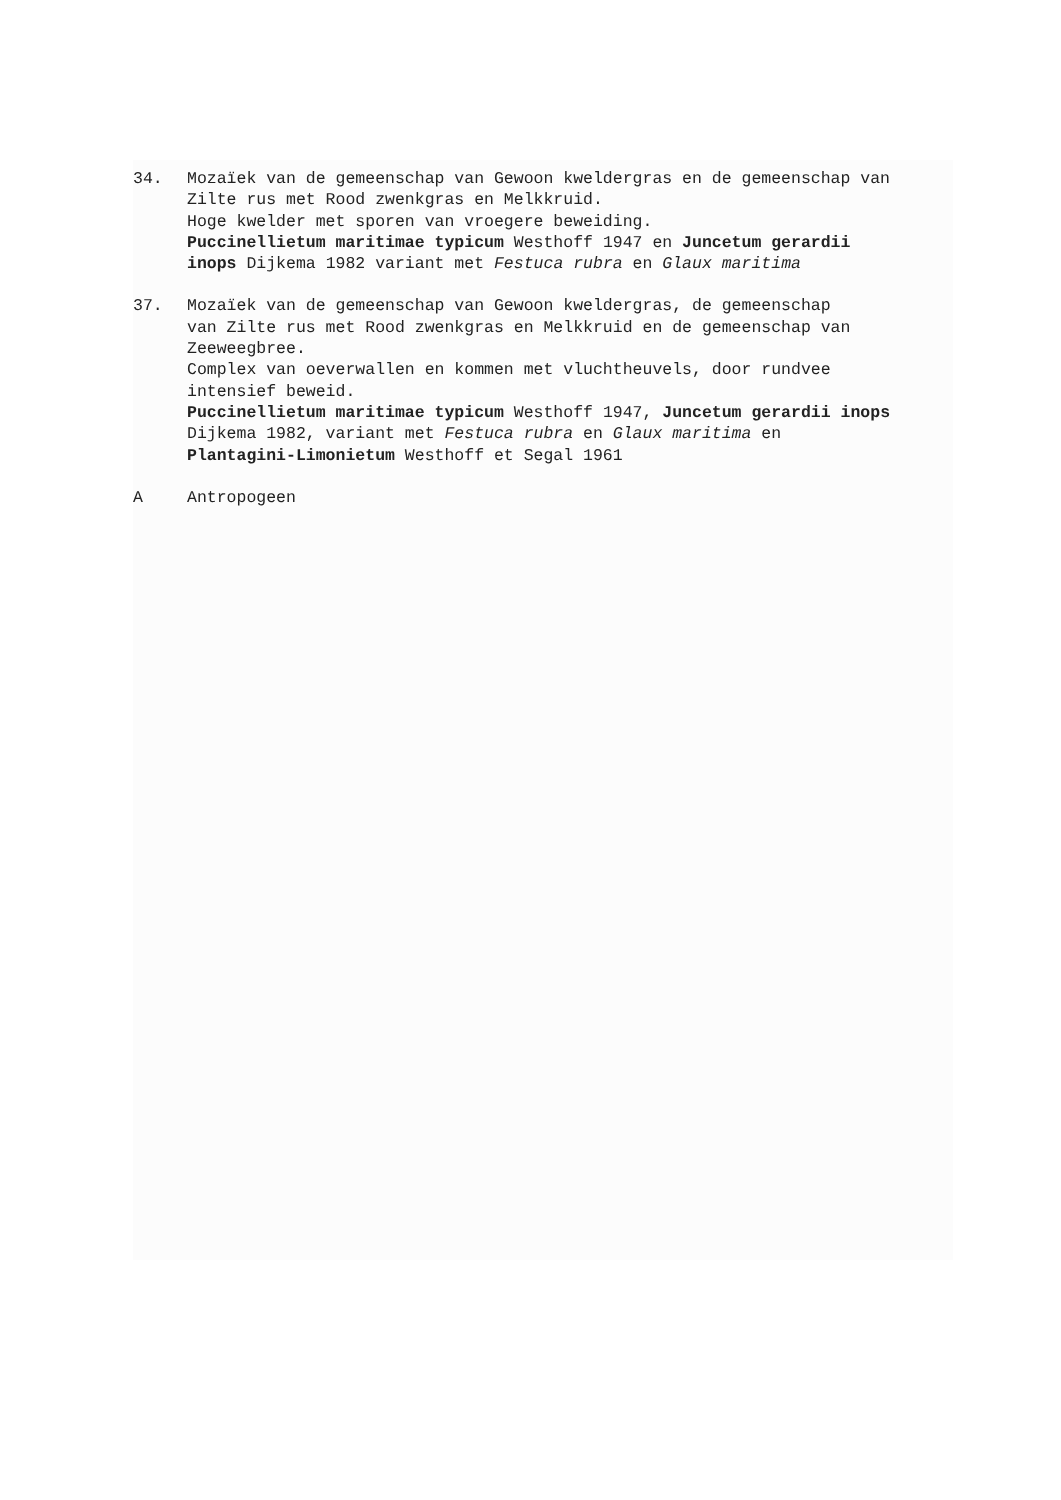34. Mozaïek van de gemeenschap van Gewoon kweldergras en de gemeenschap van Zilte rus met Rood zwenkgras en Melkkruid. Hoge kwelder met sporen van vroegere beweiding. Puccinellietum maritimae typicum Westhoff 1947 en Juncetum gerardii inops Dijkema 1982 variant met Festuca rubra en Glaux maritima
37. Mozaïek van de gemeenschap van Gewoon kweldergras, de gemeenschap van Zilte rus met Rood zwenkgras en Melkkruid en de gemeenschap van Zeeweegbree. Complex van oeverwallen en kommen met vluchtheuvels, door rundvee intensief beweid. Puccinellietum maritimae typicum Westhoff 1947, Juncetum gerardii inops Dijkema 1982, variant met Festuca rubra en Glaux maritima en Plantagini-Limonietum Westhoff et Segal 1961
A Antropogeen